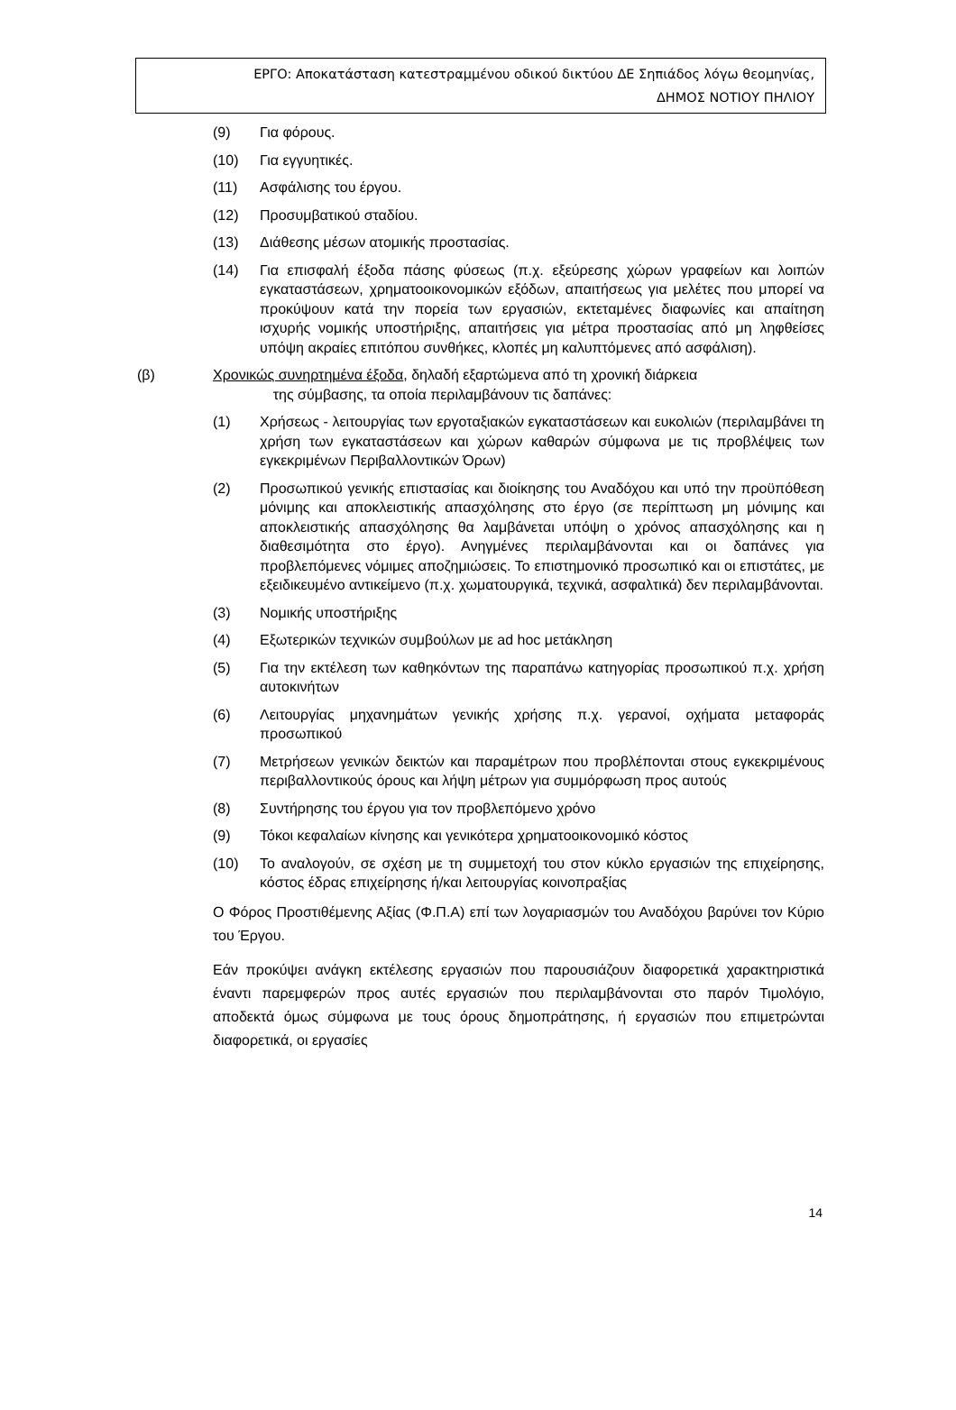ΕΡΓΟ: Αποκατάσταση κατεστραμμένου οδικού δικτύου ΔΕ Σηπιάδος λόγω θεομηνίας,
ΔΗΜΟΣ ΝΟΤΙΟΥ ΠΗΛΙΟΥ
(9) Για φόρους.
(10) Για εγγυητικές.
(11) Ασφάλισης του έργου.
(12) Προσυμβατικού σταδίου.
(13) Διάθεσης μέσων ατομικής προστασίας.
(14) Για επισφαλή έξοδα πάσης φύσεως (π.χ. εξεύρεσης χώρων γραφείων και λοιπών εγκαταστάσεων, χρηματοοικονομικών εξόδων, απαιτήσεως για μελέτες που μπορεί να προκύψουν κατά την πορεία των εργασιών, εκτεταμένες διαφωνίες και απαίτηση ισχυρής νομικής υποστήριξης, απαιτήσεις για μέτρα προστασίας από μη ληφθείσες υπόψη ακραίες επιτόπου συνθήκες, κλοπές μη καλυπτόμενες από ασφάλιση).
(β) Χρονικώς συνηρτημένα έξοδα, δηλαδή εξαρτώμενα από τη χρονική διάρκεια
της σύμβασης, τα οποία περιλαμβάνουν τις δαπάνες:
(1) Χρήσεως - λειτουργίας των εργοταξιακών εγκαταστάσεων και ευκολιών (περιλαμβάνει τη χρήση των εγκαταστάσεων και χώρων καθαρών σύμφωνα με τις προβλέψεις των εγκεκριμένων Περιβαλλοντικών Όρων)
(2) Προσωπικού γενικής επιστασίας και διοίκησης του Αναδόχου και υπό την προϋπόθεση μόνιμης και αποκλειστικής απασχόλησης στο έργο (σε περίπτωση μη μόνιμης και αποκλειστικής απασχόλησης θα λαμβάνεται υπόψη ο χρόνος απασχόλησης και η διαθεσιμότητα στο έργο). Ανηγμένες περιλαμβάνονται και οι δαπάνες για προβλεπόμενες νόμιμες αποζημιώσεις. Το επιστημονικό προσωπικό και οι επιστάτες, με εξειδικευμένο αντικείμενο (π.χ. χωματουργικά, τεχνικά, ασφαλτικά) δεν περιλαμβάνονται.
(3) Νομικής υποστήριξης
(4) Εξωτερικών τεχνικών συμβούλων με ad hoc μετάκληση
(5) Για την εκτέλεση των καθηκόντων της παραπάνω κατηγορίας προσωπικού π.χ. χρήση αυτοκινήτων
(6) Λειτουργίας μηχανημάτων γενικής χρήσης π.χ. γερανοί, οχήματα μεταφοράς προσωπικού
(7) Μετρήσεων γενικών δεικτών και παραμέτρων που προβλέπονται στους εγκεκριμένους περιβαλλοντικούς όρους και λήψη μέτρων για συμμόρφωση προς αυτούς
(8) Συντήρησης του έργου για τον προβλεπόμενο χρόνο
(9) Τόκοι κεφαλαίων κίνησης και γενικότερα χρηματοοικονομικό κόστος
(10) Το αναλογούν, σε σχέση με τη συμμετοχή του στον κύκλο εργασιών της επιχείρησης, κόστος έδρας επιχείρησης ή/και λειτουργίας κοινοπραξίας
Ο Φόρος Προστιθέμενης Αξίας (Φ.Π.Α) επί των λογαριασμών του Αναδόχου βαρύνει τον Κύριο του Έργου.
Εάν προκύψει ανάγκη εκτέλεσης εργασιών που παρουσιάζουν διαφορετικά χαρακτηριστικά έναντι παρεμφερών προς αυτές εργασιών που περιλαμβάνονται στο παρόν Τιμολόγιο, αποδεκτά όμως σύμφωνα με τους όρους δημοπράτησης, ή εργασιών που επιμετρώνται διαφορετικά, οι εργασίες
14